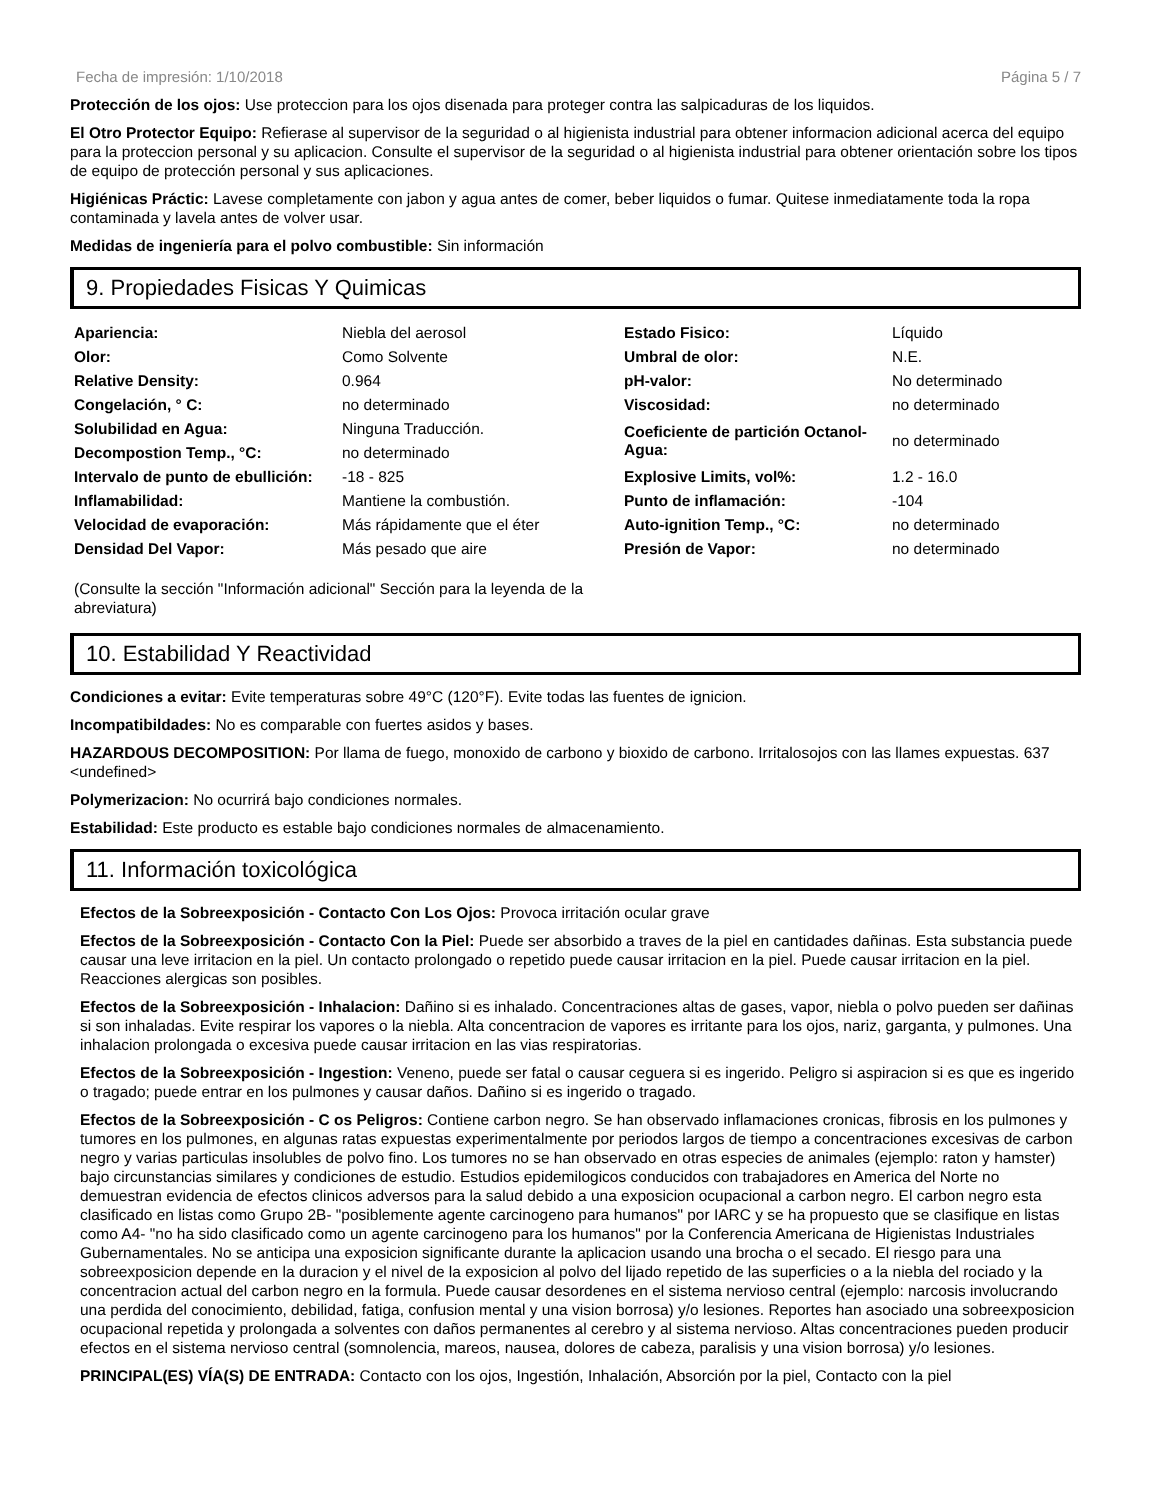Fecha de impresión: 1/10/2018 Página 5 / 7
Protección de los ojos: Use proteccion para los ojos disenada para proteger contra las salpicaduras de los liquidos.
El Otro Protector Equipo: Refierase al supervisor de la seguridad o al higienista industrial para obtener informacion adicional acerca del equipo para la proteccion personal y su aplicacion. Consulte el supervisor de la seguridad o al higienista industrial para obtener orientación sobre los tipos de equipo de protección personal y sus aplicaciones.
Higiénicas Práctic: Lavese completamente con jabon y agua antes de comer, beber liquidos o fumar. Quitese inmediatamente toda la ropa contaminada y lavela antes de volver usar.
Medidas de ingeniería para el polvo combustible: Sin información
9. Propiedades Fisicas Y Quimicas
| Apariencia: | Niebla del aerosol | Estado Fisico: | Líquido |
| Olor: | Como Solvente | Umbral de olor: | N.E. |
| Relative Density: | 0.964 | pH-valor: | No determinado |
| Congelación, ° C: | no determinado | Viscosidad: | no determinado |
| Solubilidad en Agua: | Ninguna Traducción. | Coeficiente de partición Octanol-Agua: | no determinado |
| Decompostion Temp., °C: | no determinado | | |
| Intervalo de punto de ebullición: | -18 - 825 | Explosive Limits, vol%: | 1.2 - 16.0 |
| Inflamabilidad: | Mantiene la combustión. | Punto de inflamación: | -104 |
| Velocidad de evaporación: | Más rápidamente que el éter | Auto-ignition Temp., °C: | no determinado |
| Densidad Del Vapor: | Más pesado que aire | Presión de Vapor: | no determinado |
(Consulte la sección "Información adicional" Sección para la leyenda de la abreviatura)
10. Estabilidad Y Reactividad
Condiciones a evitar: Evite temperaturas sobre 49°C (120°F). Evite todas las fuentes de ignicion.
Incompatibildades: No es comparable con fuertes asidos y bases.
HAZARDOUS DECOMPOSITION: Por llama de fuego, monoxido de carbono y bioxido de carbono. Irritalosojos con las llames expuestas. 637 <undefined>
Polymerizacion: No ocurrirá bajo condiciones normales.
Estabilidad: Este producto es estable bajo condiciones normales de almacenamiento.
11. Información toxicológica
Efectos de la Sobreexposición - Contacto Con Los Ojos: Provoca irritación ocular grave
Efectos de la Sobreexposición - Contacto Con la Piel: Puede ser absorbido a traves de la piel en cantidades dañinas. Esta substancia puede causar una leve irritacion en la piel. Un contacto prolongado o repetido puede causar irritacion en la piel. Puede causar irritacion en la piel. Reacciones alergicas son posibles.
Efectos de la Sobreexposición - Inhalacion: Dañino si es inhalado. Concentraciones altas de gases, vapor, niebla o polvo pueden ser dañinas si son inhaladas. Evite respirar los vapores o la niebla. Alta concentracion de vapores es irritante para los ojos, nariz, garganta, y pulmones. Una inhalacion prolongada o excesiva puede causar irritacion en las vias respiratorias.
Efectos de la Sobreexposición - Ingestion: Veneno, puede ser fatal o causar ceguera si es ingerido. Peligro si aspiracion si es que es ingerido o tragado; puede entrar en los pulmones y causar daños. Dañino si es ingerido o tragado.
Efectos de la Sobreexposición - C os Peligros: Contiene carbon negro. Se han observado inflamaciones cronicas, fibrosis en los pulmones y tumores en los pulmones, en algunas ratas expuestas experimentalmente por periodos largos de tiempo a concentraciones excesivas de carbon negro y varias particulas insolubles de polvo fino. Los tumores no se han observado en otras especies de animales (ejemplo: raton y hamster) bajo circunstancias similares y condiciones de estudio. Estudios epidemilogicos conducidos con trabajadores en America del Norte no demuestran evidencia de efectos clinicos adversos para la salud debido a una exposicion ocupacional a carbon negro. El carbon negro esta clasificado en listas como Grupo 2B- "posiblemente agente carcinogeno para humanos" por IARC y se ha propuesto que se clasifique en listas como A4- "no ha sido clasificado como un agente carcinogeno para los humanos" por la Conferencia Americana de Higienistas Industriales Gubernamentales. No se anticipa una exposicion significante durante la aplicacion usando una brocha o el secado. El riesgo para una sobreexposicion depende en la duracion y el nivel de la exposicion al polvo del lijado repetido de las superficies o a la niebla del rociado y la concentracion actual del carbon negro en la formula. Puede causar desordenes en el sistema nervioso central (ejemplo: narcosis involucrando una perdida del conocimiento, debilidad, fatiga, confusion mental y una vision borrosa) y/o lesiones. Reportes han asociado una sobreexposicion ocupacional repetida y prolongada a solventes con daños permanentes al cerebro y al sistema nervioso. Altas concentraciones pueden producir efectos en el sistema nervioso central (somnolencia, mareos, nausea, dolores de cabeza, paralisis y una vision borrosa) y/o lesiones.
PRINCIPAL(ES) VÍA(S) DE ENTRADA: Contacto con los ojos, Ingestión, Inhalación, Absorción por la piel, Contacto con la piel